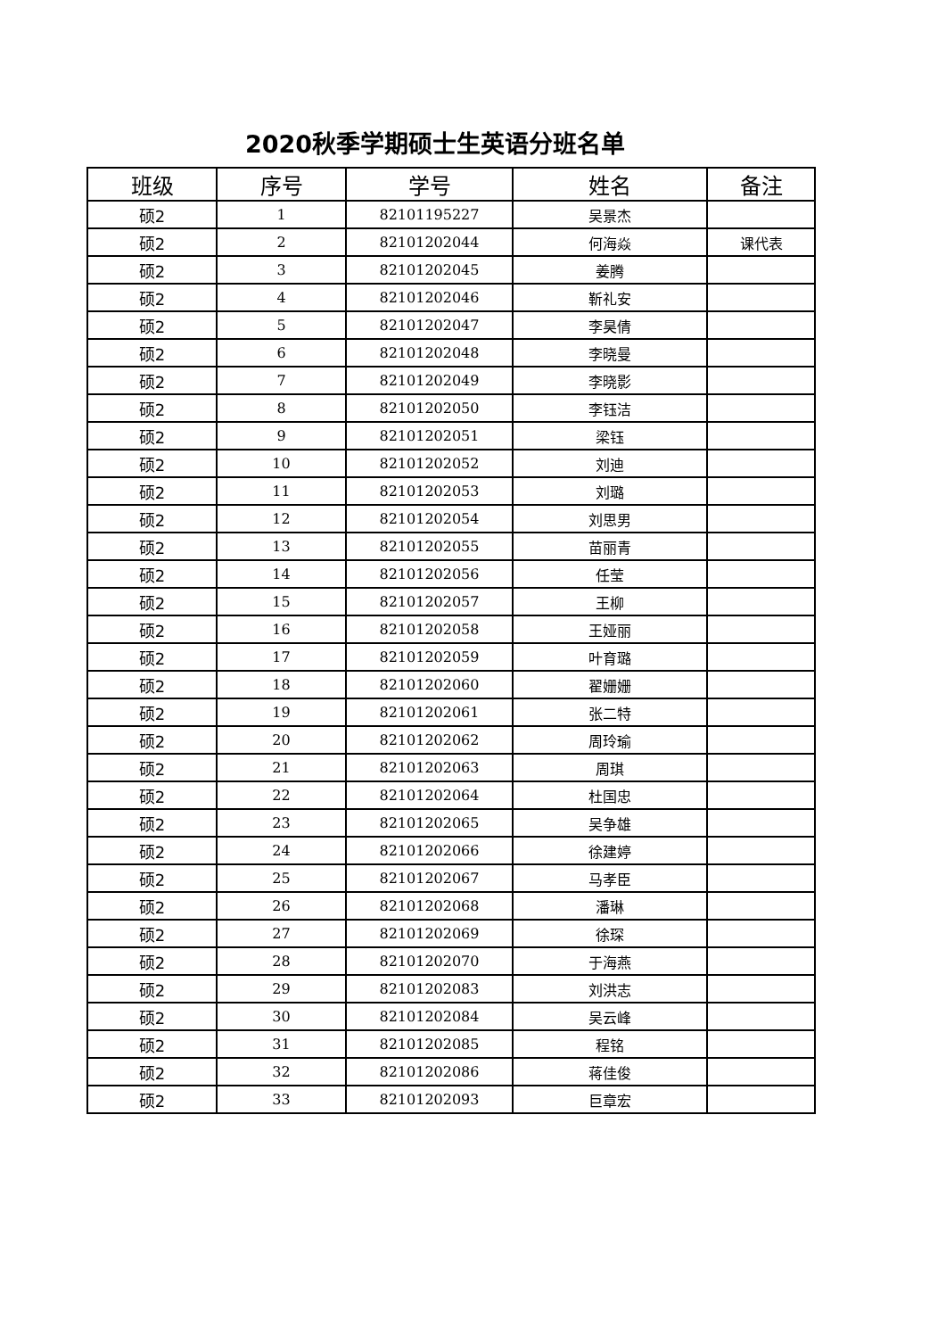2020秋季学期硕士生英语分班名单
| 班级 | 序号 | 学号 | 姓名 | 备注 |
| --- | --- | --- | --- | --- |
| 硕2 | 1 | 82101195227 | 吴景杰 | |
| 硕2 | 2 | 82101202044 | 何海焱 | 课代表 |
| 硕2 | 3 | 82101202045 | 姜腾 | |
| 硕2 | 4 | 82101202046 | 靳礼安 | |
| 硕2 | 5 | 82101202047 | 李昊倩 | |
| 硕2 | 6 | 82101202048 | 李晓曼 | |
| 硕2 | 7 | 82101202049 | 李晓影 | |
| 硕2 | 8 | 82101202050 | 李钰洁 | |
| 硕2 | 9 | 82101202051 | 梁钰 | |
| 硕2 | 10 | 82101202052 | 刘迪 | |
| 硕2 | 11 | 82101202053 | 刘璐 | |
| 硕2 | 12 | 82101202054 | 刘思男 | |
| 硕2 | 13 | 82101202055 | 苗丽青 | |
| 硕2 | 14 | 82101202056 | 任莹 | |
| 硕2 | 15 | 82101202057 | 王柳 | |
| 硕2 | 16 | 82101202058 | 王娅丽 | |
| 硕2 | 17 | 82101202059 | 叶育璐 | |
| 硕2 | 18 | 82101202060 | 翟姗姗 | |
| 硕2 | 19 | 82101202061 | 张二特 | |
| 硕2 | 20 | 82101202062 | 周玲瑜 | |
| 硕2 | 21 | 82101202063 | 周琪 | |
| 硕2 | 22 | 82101202064 | 杜国忠 | |
| 硕2 | 23 | 82101202065 | 吴争雄 | |
| 硕2 | 24 | 82101202066 | 徐建婷 | |
| 硕2 | 25 | 82101202067 | 马孝臣 | |
| 硕2 | 26 | 82101202068 | 潘琳 | |
| 硕2 | 27 | 82101202069 | 徐琛 | |
| 硕2 | 28 | 82101202070 | 于海燕 | |
| 硕2 | 29 | 82101202083 | 刘洪志 | |
| 硕2 | 30 | 82101202084 | 吴云峰 | |
| 硕2 | 31 | 82101202085 | 程铭 | |
| 硕2 | 32 | 82101202086 | 蒋佳俊 | |
| 硕2 | 33 | 82101202093 | 巨章宏 | |